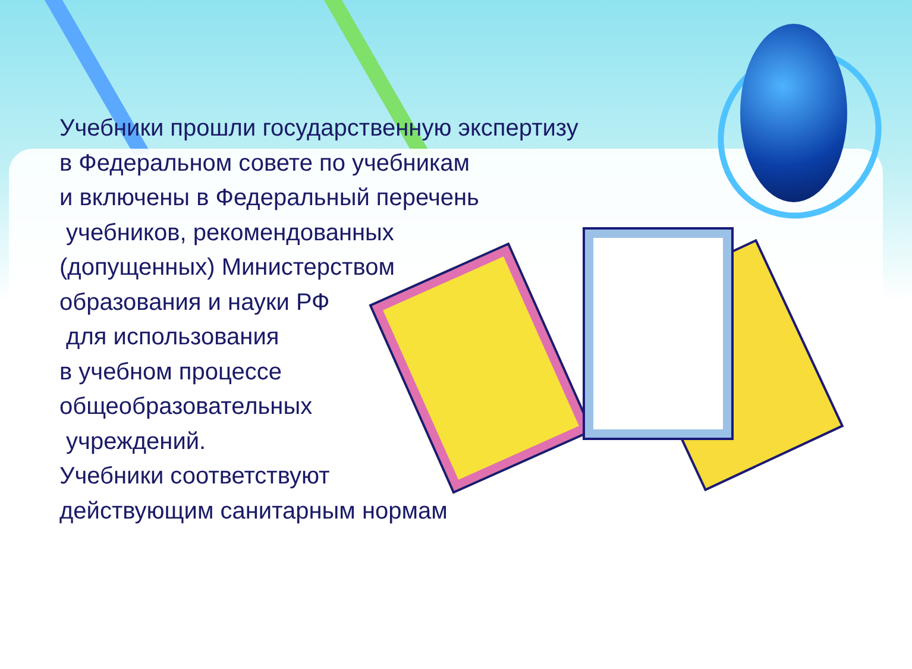Учебники прошли государственную экспертизу в Федеральном совете по учебникам и включены в Федеральный перечень учебников, рекомендованных (допущенных) Министерством образования и науки РФ для использования в учебном процессе общеобразовательных учреждений. Учебники соответствуют действующим санитарным нормам